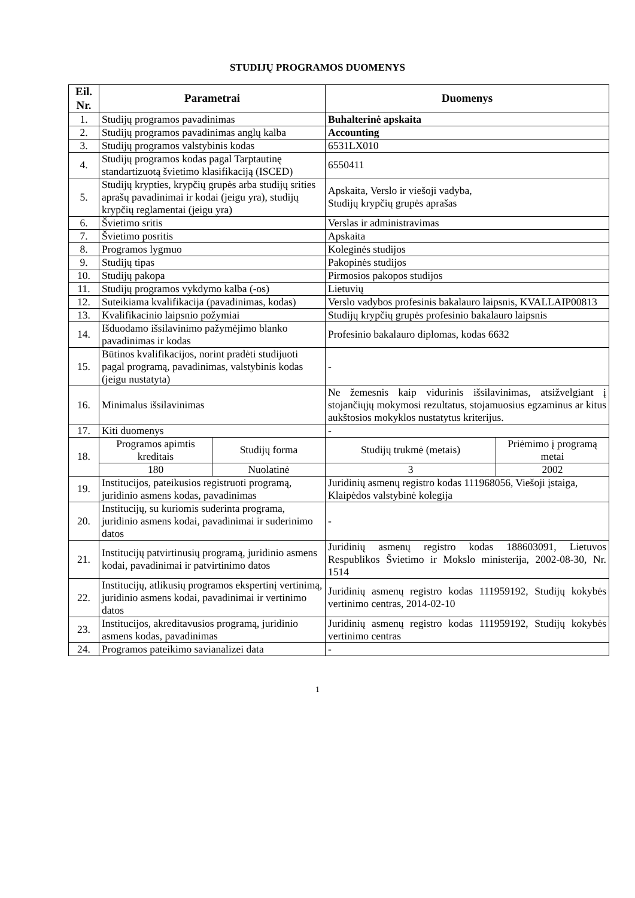STUDIJŲ PROGRAMOS DUOMENYS
| Eil. Nr. | Parametrai | | Duomenys | |
| --- | --- | --- | --- | --- |
| 1. | Studijų programos pavadinimas | | Buhalterinė apskaita | |
| 2. | Studijų programos pavadinimas anglų kalba | | Accounting | |
| 3. | Studijų programos valstybinis kodas | | 6531LX010 | |
| 4. | Studijų programos kodas pagal Tarptautinę standartizuotą švietimo klasifikaciją (ISCED) | | 6550411 | |
| 5. | Studijų krypties, krypčių grupės arba studijų srities aprašų pavadinimai ir kodai (jeigu yra), studijų krypčių reglamentai (jeigu yra) | | Apskaita, Verslo ir viešoji vadyba, Studijų krypčių grupės aprašas | |
| 6. | Švietimo sritis | | Verslas ir administravimas | |
| 7. | Švietimo posritis | | Apskaita | |
| 8. | Programos lygmuo | | Koleginės studijos | |
| 9. | Studijų tipas | | Pakopinės studijos | |
| 10. | Studijų pakopa | | Pirmosios pakopos studijos | |
| 11. | Studijų programos vykdymo kalba (-os) | | Lietuvių | |
| 12. | Suteikiama kvalifikacija (pavadinimas, kodas) | | Verslo vadybos profesinis bakalauro laipsnis, KVALLAIP00813 | |
| 13. | Kvalifikacinio laipsnio požymiai | | Studijų krypčių grupės profesinio bakalauro laipsnis | |
| 14. | Išduodamo išsilavinimo pažymėjimo blanko pavadinimas ir kodas | | Profesinio bakalauro diplomas, kodas 6632 | |
| 15. | Būtinos kvalifikacijos, norint pradėti studijuoti pagal programą, pavadinimas, valstybinis kodas (jeigu nustatyta) | | - | |
| 16. | Minimalus išsilavinimas | | Ne žemesnis kaip vidurinis išsilavinimas, atsižvelgiant į stojančiųjų mokymosi rezultatus, stojamuosius egzaminus ar kitus aukštosios mokyklos nustatytus kriterijus. | |
| 17. | Kiti duomenys | | - | |
| 18. | Programos apimtis kreditais | Studijų forma | Studijų trukmė (metais) | Priėmimo į programą metai |
| | 180 | Nuolatinė | 3 | 2002 |
| 19. | Institucijos, pateikusios registruoti programą, juridinio asmens kodas, pavadinimas | | Juridinių asmenų registro kodas 111968056, Viešoji įstaiga, Klaipėdos valstybinė kolegija | |
| 20. | Institucijų, su kuriomis suderinta programa, juridinio asmens kodai, pavadinimai ir suderinimo datos | | - | |
| 21. | Institucijų patvirtinusių programą, juridinio asmens kodai, pavadinimai ir patvirtinimo datos | | Juridinių asmenų registro kodas 188603091, Lietuvos Respublikos Švietimo ir Mokslo ministerija, 2002-08-30, Nr. 1514 | |
| 22. | Institucijų, atlikusių programos ekspertinį vertinimą, juridinio asmens kodai, pavadinimai ir vertinimo datos | | Juridinių asmenų registro kodas 111959192, Studijų kokybės vertinimo centras, 2014-02-10 | |
| 23. | Institucijos, akreditavusios programą, juridinio asmens kodas, pavadinimas | | Juridinių asmenų registro kodas 111959192, Studijų kokybės vertinimo centras | |
| 24. | Programos pateikimo savianalizei data | | - | |
1